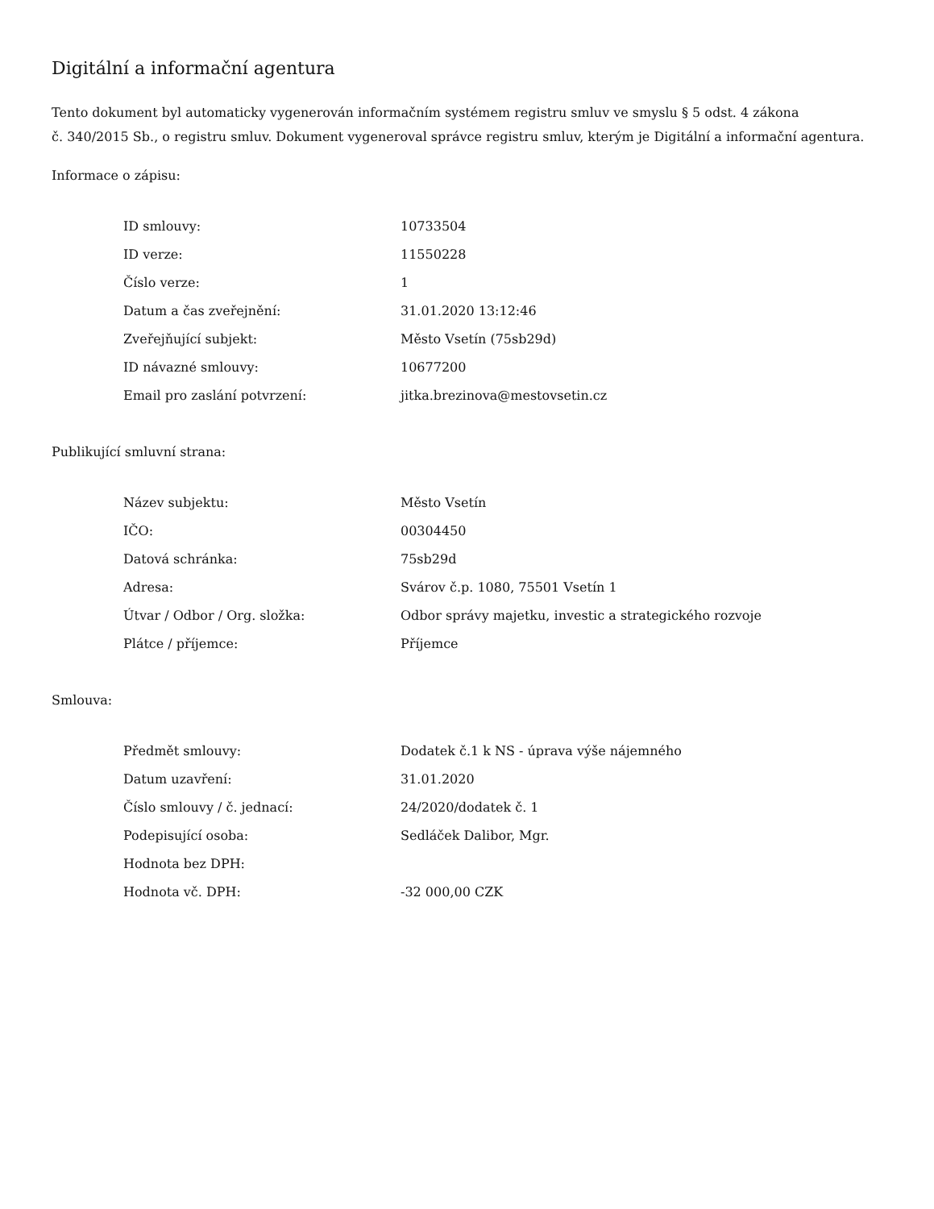Digitální a informační agentura
Tento dokument byl automaticky vygenerován informačním systémem registru smluv ve smyslu § 5 odst. 4 zákona
č. 340/2015 Sb., o registru smluv. Dokument vygeneroval správce registru smluv, kterým je Digitální a informační agentura.
Informace o zápisu:
| ID smlouvy: | 10733504 |
| ID verze: | 11550228 |
| Číslo verze: | 1 |
| Datum a čas zveřejnění: | 31.01.2020 13:12:46 |
| Zveřejňující subjekt: | Město Vsetín (75sb29d) |
| ID návazné smlouvy: | 10677200 |
| Email pro zaslání potvrzení: | jitka.brezinova@mestovsetin.cz |
Publikující smluvní strana:
| Název subjektu: | Město Vsetín |
| IČO: | 00304450 |
| Datová schránka: | 75sb29d |
| Adresa: | Svárov č.p. 1080, 75501 Vsetín 1 |
| Útvar / Odbor / Org. složka: | Odbor správy majetku, investic a strategického rozvoje |
| Plátce / příjemce: | Příjemce |
Smlouva:
| Předmět smlouvy: | Dodatek č.1 k NS - úprava výše nájemného |
| Datum uzavření: | 31.01.2020 |
| Číslo smlouvy / č. jednací: | 24/2020/dodatek č. 1 |
| Podepisující osoba: | Sedláček Dalibor, Mgr. |
| Hodnota bez DPH: | |
| Hodnota vč. DPH: | -32 000,00 CZK |